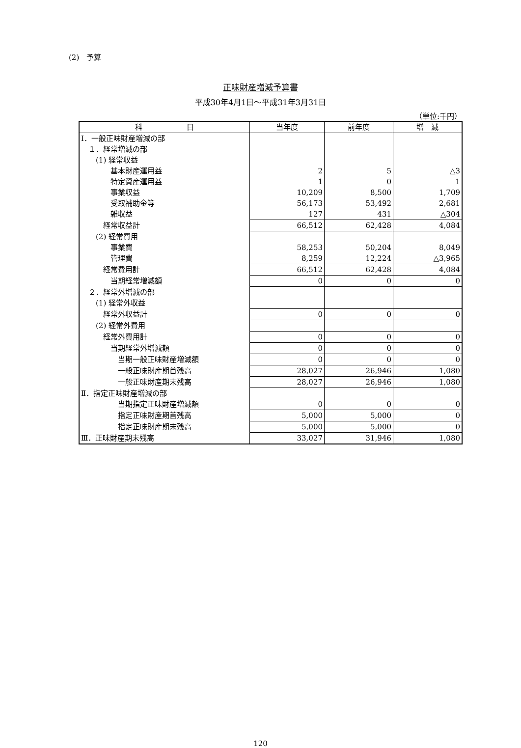(2)　予算
正味財産増減予算書
平成30年4月1日～平成31年3月31日
（単位:千円）
| 科 目 | 当年度 | 前年度 | 増 減 |
| --- | --- | --- | --- |
| Ⅰ．一般正味財産増減の部 | | | |
| １．経常増減の部 | | | |
| (1) 経常収益 | | | |
| 基本財産運用益 | 2 | 5 | △3 |
| 特定資産運用益 | 1 | 0 | 1 |
| 事業収益 | 10,209 | 8,500 | 1,709 |
| 受取補助金等 | 56,173 | 53,492 | 2,681 |
| 雑収益 | 127 | 431 | △304 |
| 経常収益計 | 66,512 | 62,428 | 4,084 |
| (2) 経常費用 | | | |
| 事業費 | 58,253 | 50,204 | 8,049 |
| 管理費 | 8,259 | 12,224 | △3,965 |
| 経常費用計 | 66,512 | 62,428 | 4,084 |
| 当期経常増減額 | 0 | 0 | 0 |
| ２．経常外増減の部 | | | |
| (1) 経常外収益 | | | |
| 経常外収益計 | 0 | 0 | 0 |
| (2) 経常外費用 | | | |
| 経常外費用計 | 0 | 0 | 0 |
| 当期経常外増減額 | 0 | 0 | 0 |
| 当期一般正味財産増減額 | 0 | 0 | 0 |
| 一般正味財産期首残高 | 28,027 | 26,946 | 1,080 |
| 一般正味財産期末残高 | 28,027 | 26,946 | 1,080 |
| Ⅱ．指定正味財産増減の部 | | | |
| 当期指定正味財産増減額 | 0 | 0 | 0 |
| 指定正味財産期首残高 | 5,000 | 5,000 | 0 |
| 指定正味財産期末残高 | 5,000 | 5,000 | 0 |
| Ⅲ．正味財産期末残高 | 33,027 | 31,946 | 1,080 |
120